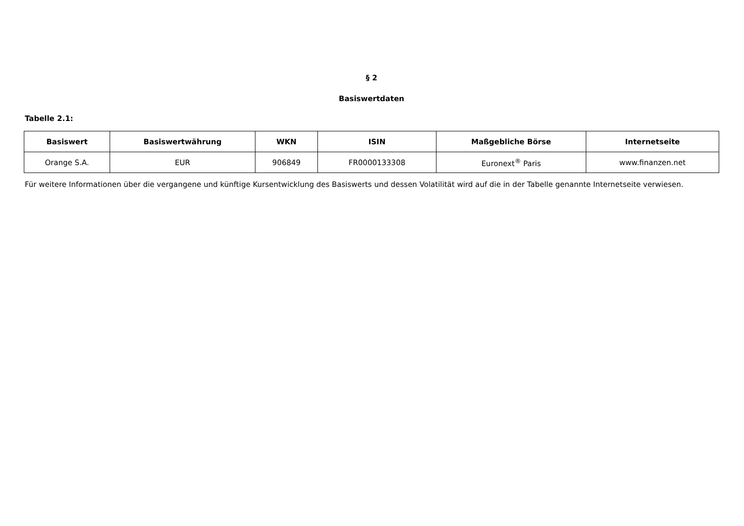§ 2
Basiswertdaten
Tabelle 2.1:
| Basiswert | Basiswertwährung | WKN | ISIN | Maßgebliche Börse | Internetseite |
| --- | --- | --- | --- | --- | --- |
| Orange S.A. | EUR | 906849 | FR0000133308 | Euronext<sup>®</sup> Paris | www.finanzen.net |
Für weitere Informationen über die vergangene und künftige Kursentwicklung des Basiswerts und dessen Volatilität wird auf die in der Tabelle genannte Internetseite verwiesen.